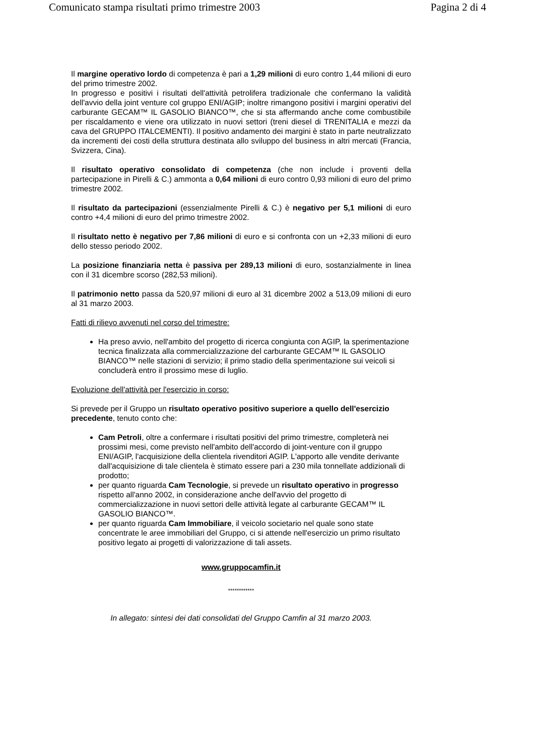Comunicato stampa risultati primo trimestre 2003 Pagina 2 di 4
Il margine operativo lordo di competenza è pari a 1,29 milioni di euro contro 1,44 milioni di euro del primo trimestre 2002.
In progresso e positivi i risultati dell'attività petrolifera tradizionale che confermano la validità dell'avvio della joint venture col gruppo ENI/AGIP; inoltre rimangono positivi i margini operativi del carburante GECAM™ IL GASOLIO BIANCO™, che si sta affermando anche come combustibile per riscaldamento e viene ora utilizzato in nuovi settori (treni diesel di TRENITALIA e mezzi da cava del GRUPPO ITALCEMENTI). Il positivo andamento dei margini è stato in parte neutralizzato da incrementi dei costi della struttura destinata allo sviluppo del business in altri mercati (Francia, Svizzera, Cina).
Il risultato operativo consolidato di competenza (che non include i proventi della partecipazione in Pirelli & C.) ammonta a 0,64 milioni di euro contro 0,93 milioni di euro del primo trimestre 2002.
Il risultato da partecipazioni (essenzialmente Pirelli & C.) è negativo per 5,1 milioni di euro contro +4,4 milioni di euro del primo trimestre 2002.
Il risultato netto è negativo per 7,86 milioni di euro e si confronta con un +2,33 milioni di euro dello stesso periodo 2002.
La posizione finanziaria netta è passiva per 289,13 milioni di euro, sostanzialmente in linea con il 31 dicembre scorso (282,53 milioni).
Il patrimonio netto passa da 520,97 milioni di euro al 31 dicembre 2002 a 513,09 milioni di euro al 31 marzo 2003.
Fatti di rilievo avvenuti nel corso del trimestre:
Ha preso avvio, nell'ambito del progetto di ricerca congiunta con AGIP, la sperimentazione tecnica finalizzata alla commercializzazione del carburante GECAM™ IL GASOLIO BIANCO™ nelle stazioni di servizio; il primo stadio della sperimentazione sui veicoli si concluderà entro il prossimo mese di luglio.
Evoluzione dell'attività per l'esercizio in corso:
Si prevede per il Gruppo un risultato operativo positivo superiore a quello dell'esercizio precedente, tenuto conto che:
Cam Petroli, oltre a confermare i risultati positivi del primo trimestre, completerà nei prossimi mesi, come previsto nell'ambito dell'accordo di joint-venture con il gruppo ENI/AGIP, l'acquisizione della clientela rivenditori AGIP. L'apporto alle vendite derivante dall'acquisizione di tale clientela è stimato essere pari a 230 mila tonnellate addizionali di prodotto;
per quanto riguarda Cam Tecnologie, si prevede un risultato operativo in progresso rispetto all'anno 2002, in considerazione anche dell'avvio del progetto di commercializzazione in nuovi settori delle attività legate al carburante GECAM™ IL GASOLIO BIANCO™.
per quanto riguarda Cam Immobiliare, il veicolo societario nel quale sono state concentrate le aree immobiliari del Gruppo, ci si attende nell'esercizio un primo risultato positivo legato ai progetti di valorizzazione di tali assets.
www.gruppocamfin.it
************
In allegato: sintesi dei dati consolidati del Gruppo Camfin al 31 marzo 2003.